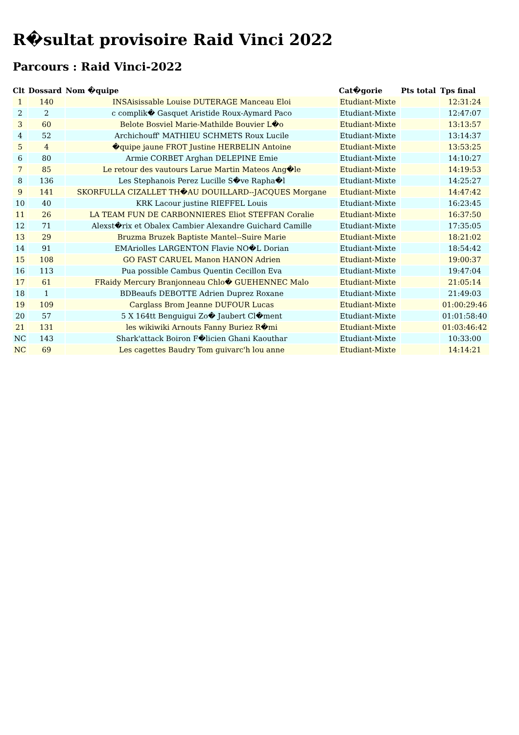R�sultat provisoire Raid Vinci 2022
Parcours : Raid Vinci-2022
| Clt | Dossard | Nom �quipe | Cat�gorie | Pts total | Tps final |
| --- | --- | --- | --- | --- | --- |
| 1 | 140 | INSAisissable Louise DUTERAGE Manceau Eloi | Etudiant-Mixte | | 12:31:24 |
| 2 | 2 | c complik� Gasquet Aristide Roux-Aymard Paco | Etudiant-Mixte | | 12:47:07 |
| 3 | 60 | Belote Bosviel Marie-Mathilde Bouvier L�o | Etudiant-Mixte | | 13:13:57 |
| 4 | 52 | Archichouff' MATHIEU SCHMETS Roux Lucile | Etudiant-Mixte | | 13:14:37 |
| 5 | 4 | �quipe jaune FROT Justine HERBELIN Antoine | Etudiant-Mixte | | 13:53:25 |
| 6 | 80 | Armie CORBET Arghan DELEPINE Emie | Etudiant-Mixte | | 14:10:27 |
| 7 | 85 | Le retour des vautours Larue Martin Mateos Ang�le | Etudiant-Mixte | | 14:19:53 |
| 8 | 136 | Les Stephanois Perez Lucille S�ve Rapha�l | Etudiant-Mixte | | 14:25:27 |
| 9 | 141 | SKORFULLA CIZALLET TH�AU DOUILLARD--JACQUES Morgane | Etudiant-Mixte | | 14:47:42 |
| 10 | 40 | KRK Lacour justine RIEFFEL Louis | Etudiant-Mixte | | 16:23:45 |
| 11 | 26 | LA TEAM FUN DE CARBONNIERES Eliot STEFFAN Coralie | Etudiant-Mixte | | 16:37:50 |
| 12 | 71 | Alexst�rix et Obalex Cambier Alexandre Guichard Camille | Etudiant-Mixte | | 17:35:05 |
| 13 | 29 | Bruzma Bruzek Baptiste Mantel--Suire Marie | Etudiant-Mixte | | 18:21:02 |
| 14 | 91 | EMAriolles LARGENTON Flavie NO�L Dorian | Etudiant-Mixte | | 18:54:42 |
| 15 | 108 | GO FAST CARUEL Manon HANON Adrien | Etudiant-Mixte | | 19:00:37 |
| 16 | 113 | Pua possible Cambus Quentin Cecillon Eva | Etudiant-Mixte | | 19:47:04 |
| 17 | 61 | FRaidy Mercury Branjonneau Chlo� GUEHENNEC Malo | Etudiant-Mixte | | 21:05:14 |
| 18 | 1 | BDBeaufs DEBOTTE Adrien Duprez Roxane | Etudiant-Mixte | | 21:49:03 |
| 19 | 109 | Carglass Brom Jeanne DUFOUR Lucas | Etudiant-Mixte | | 01:00:29:46 |
| 20 | 57 | 5 X 164tt Benguigui Zo� Jaubert Cl�ment | Etudiant-Mixte | | 01:01:58:40 |
| 21 | 131 | les wikiwiki Arnouts Fanny Buriez R�mi | Etudiant-Mixte | | 01:03:46:42 |
| NC | 143 | Shark'attack Boiron F�licien Ghani Kaouthar | Etudiant-Mixte | | 10:33:00 |
| NC | 69 | Les cagettes Baudry Tom guivarc'h lou anne | Etudiant-Mixte | | 14:14:21 |